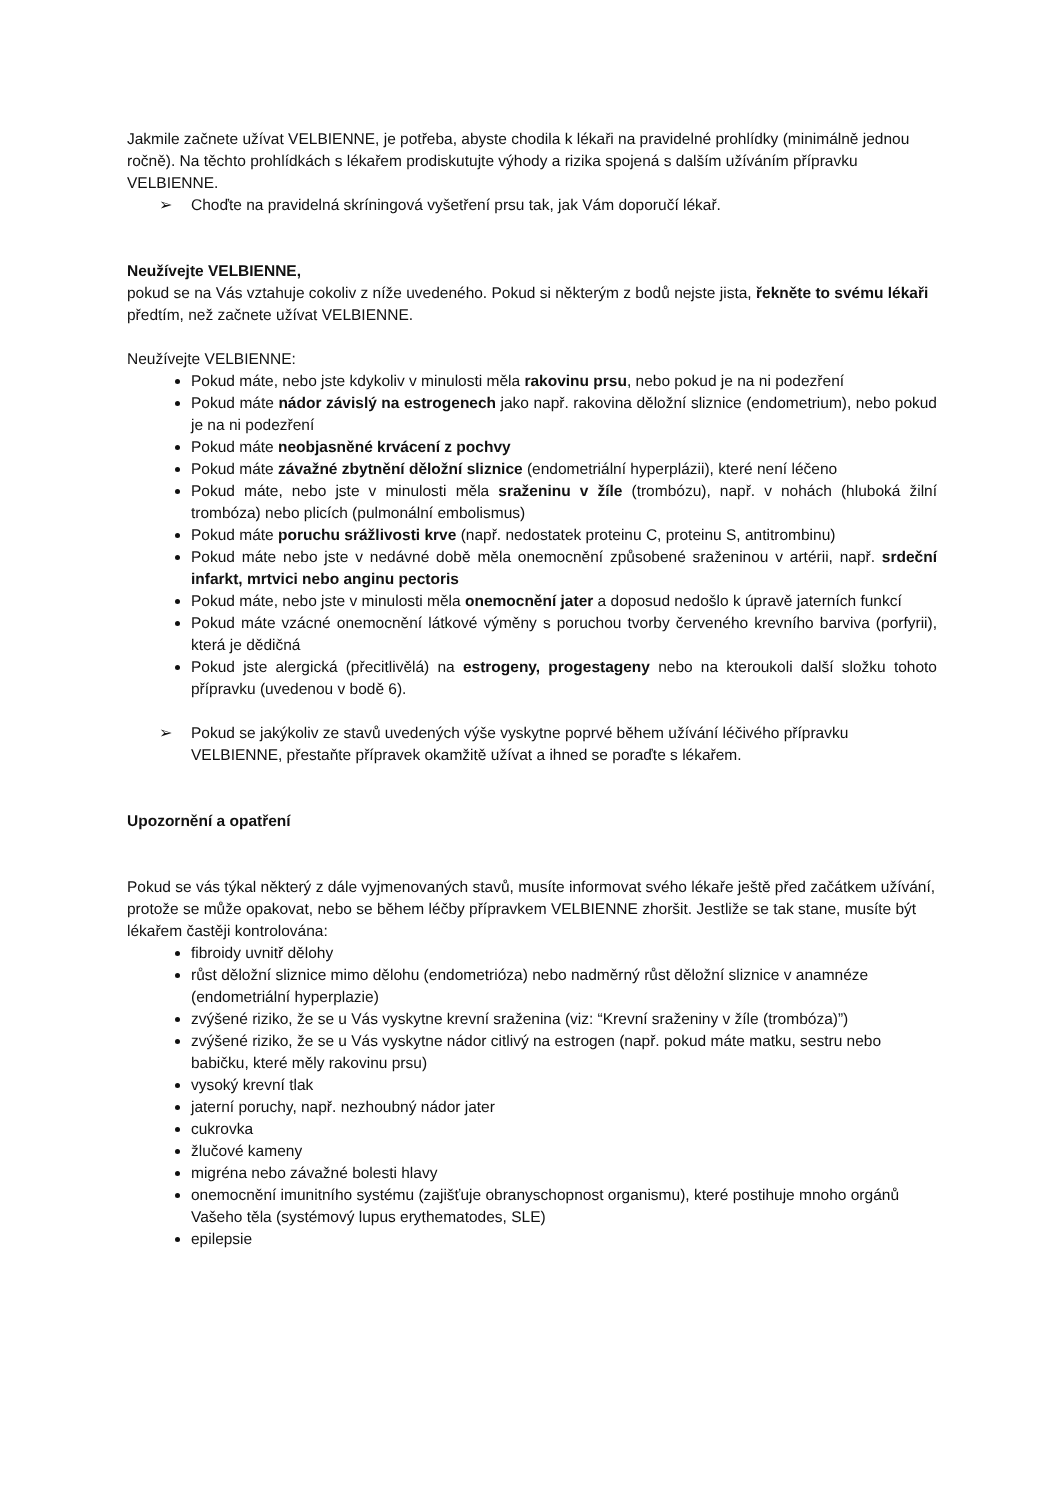Jakmile začnete užívat VELBIENNE, je potřeba, abyste chodila k lékaři na pravidelné prohlídky (minimálně jednou ročně). Na těchto prohlídkách s lékařem prodiskutujte výhody a rizika spojená s dalším užíváním přípravku VELBIENNE.
➢ Choďte na pravidelná skríningová vyšetření prsu tak, jak Vám doporučí lékař.
Neužívejte VELBIENNE,
pokud se na Vás vztahuje cokoliv z níže uvedeného. Pokud si některým z bodů nejste jista, řekněte to svému lékaři předtím, než začnete užívat VELBIENNE.
Neužívejte VELBIENNE:
Pokud máte, nebo jste kdykoliv v minulosti měla rakovinu prsu, nebo pokud je na ni podezření
Pokud máte nádor závislý na estrogenech jako např. rakovina děložní sliznice (endometrium), nebo pokud je na ni podezření
Pokud máte neobjasněné krvácení z pochvy
Pokud máte závažné zbytnění děložní sliznice (endometriální hyperplázii), které není léčeno
Pokud máte, nebo jste v minulosti měla sraženinu v žíle (trombózu), např. v nohách (hluboká žilní trombóza) nebo plicích (pulmonální embolismus)
Pokud máte poruchu srážlivosti krve (např. nedostatek proteinu C, proteinu S, antitrombinu)
Pokud máte nebo jste v nedávné době měla onemocnění způsobené sraženinou v artérii, např. srdeční infarkt, mrtvici nebo anginu pectoris
Pokud máte, nebo jste v minulosti měla onemocnění jater a doposud nedošlo k úpravě jaterních funkcí
Pokud máte vzácné onemocnění látkové výměny s poruchou tvorby červeného krevního barviva (porfyrii), která je dědičná
Pokud jste alergická (přecitlivělá) na estrogeny, progestageny nebo na kteroukoli další složku tohoto přípravku (uvedenou v bodě 6).
➢ Pokud se jakýkoliv ze stavů uvedených výše vyskytne poprvé během užívání léčivého přípravku VELBIENNE, přestaňte přípravek okamžitě užívat a ihned se poraďte s lékařem.
Upozornění a opatření
Pokud se vás týkal některý z dále vyjmenovaných stavů, musíte informovat svého lékaře ještě před začátkem užívání, protože se může opakovat, nebo se během léčby přípravkem VELBIENNE zhoršit. Jestliže se tak stane, musíte být lékařem častěji kontrolována:
fibroidy uvnitř dělohy
růst děložní sliznice mimo dělohu (endometrióza) nebo nadměrný růst děložní sliznice v anamnéze (endometriální hyperplazie)
zvýšené riziko, že se u Vás vyskytne krevní sraženina (viz: “Krevní sraženiny v žíle (trombóza)”)
zvýšené riziko, že se u Vás vyskytne nádor citlivý na estrogen (např. pokud máte matku, sestru nebo babičku, které měly rakovinu prsu)
vysoký krevní tlak
jaterní poruchy, např. nezhoubný nádor jater
cukrovka
žlučové kameny
migréna nebo závažné bolesti hlavy
onemocnění imunitního systému (zajišťuje obranyschopnost organismu), které postihuje mnoho orgánů Vašeho těla (systémový lupus erythematodes, SLE)
epilepsie